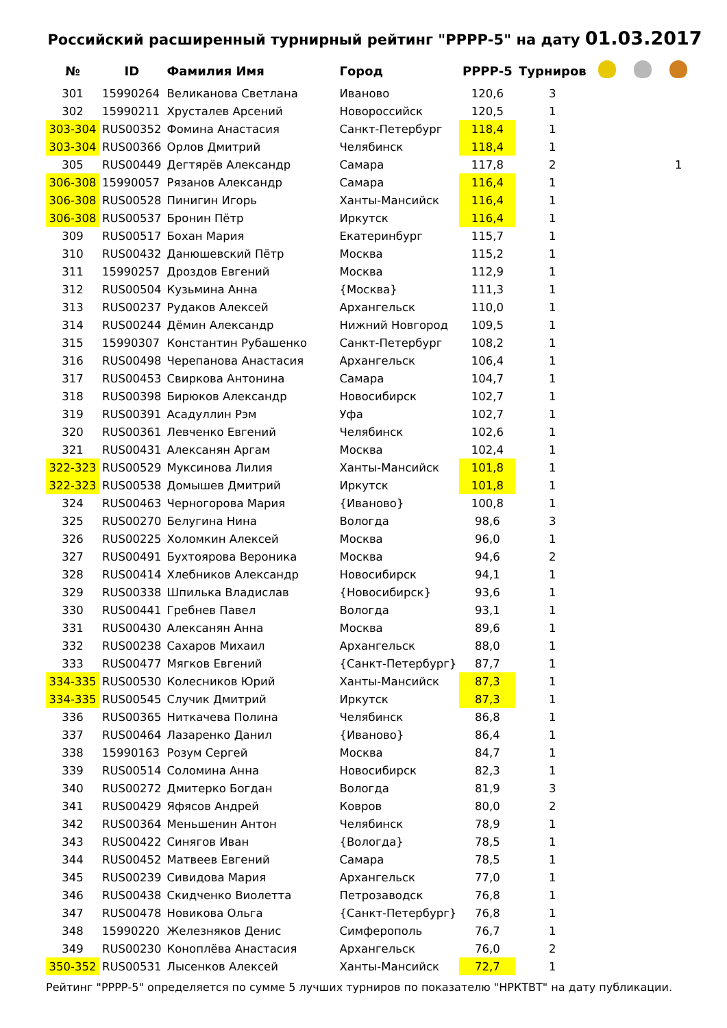Российский расширенный турнирный рейтинг "РРРР-5" на дату 01.03.2017
| № | ID | Фамилия Имя | Город | РРРР-5 | Турниров | | | |
| --- | --- | --- | --- | --- | --- | --- | --- | --- |
| 301 | 15990264 | Великанова Светлана | Иваново | 120,6 | 3 | | | |
| 302 | 15990211 | Хрусталев Арсений | Новороссийск | 120,5 | 1 | | | |
| 303-304 | RUS00352 | Фомина Анастасия | Санкт-Петербург | 118,4 | 1 | | | |
| 303-304 | RUS00366 | Орлов Дмитрий | Челябинск | 118,4 | 1 | | | |
| 305 | RUS00449 | Дегтярёв Александр | Самара | 117,8 | 2 | | | 1 |
| 306-308 | 15990057 | Рязанов Александр | Самара | 116,4 | 1 | | | |
| 306-308 | RUS00528 | Пинигин Игорь | Ханты-Мансийск | 116,4 | 1 | | | |
| 306-308 | RUS00537 | Бронин Пётр | Иркутск | 116,4 | 1 | | | |
| 309 | RUS00517 | Бохан Мария | Екатеринбург | 115,7 | 1 | | | |
| 310 | RUS00432 | Данюшевский Пётр | Москва | 115,2 | 1 | | | |
| 311 | 15990257 | Дроздов Евгений | Москва | 112,9 | 1 | | | |
| 312 | RUS00504 | Кузьмина Анна | {Москва} | 111,3 | 1 | | | |
| 313 | RUS00237 | Рудаков Алексей | Архангельск | 110,0 | 1 | | | |
| 314 | RUS00244 | Дёмин Александр | Нижний Новгород | 109,5 | 1 | | | |
| 315 | 15990307 | Константин Рубашенко | Санкт-Петербург | 108,2 | 1 | | | |
| 316 | RUS00498 | Черепанова Анастасия | Архангельск | 106,4 | 1 | | | |
| 317 | RUS00453 | Свиркова Антонина | Самара | 104,7 | 1 | | | |
| 318 | RUS00398 | Бирюков Александр | Новосибирск | 102,7 | 1 | | | |
| 319 | RUS00391 | Асадуллин Рэм | Уфа | 102,7 | 1 | | | |
| 320 | RUS00361 | Левченко Евгений | Челябинск | 102,6 | 1 | | | |
| 321 | RUS00431 | Алексанян Аргам | Москва | 102,4 | 1 | | | |
| 322-323 | RUS00529 | Муксинова Лилия | Ханты-Мансийск | 101,8 | 1 | | | |
| 322-323 | RUS00538 | Домышев Дмитрий | Иркутск | 101,8 | 1 | | | |
| 324 | RUS00463 | Черногорова Мария | {Иваново} | 100,8 | 1 | | | |
| 325 | RUS00270 | Белугина Нина | Вологда | 98,6 | 3 | | | |
| 326 | RUS00225 | Холомкин Алексей | Москва | 96,0 | 1 | | | |
| 327 | RUS00491 | Бухтоярова Вероника | Москва | 94,6 | 2 | | | |
| 328 | RUS00414 | Хлебников Александр | Новосибирск | 94,1 | 1 | | | |
| 329 | RUS00338 | Шпилька Владислав | {Новосибирск} | 93,6 | 1 | | | |
| 330 | RUS00441 | Гребнев Павел | Вологда | 93,1 | 1 | | | |
| 331 | RUS00430 | Алексанян Анна | Москва | 89,6 | 1 | | | |
| 332 | RUS00238 | Сахаров Михаил | Архангельск | 88,0 | 1 | | | |
| 333 | RUS00477 | Мягков Евгений | {Санкт-Петербург} | 87,7 | 1 | | | |
| 334-335 | RUS00530 | Колесников Юрий | Ханты-Мансийск | 87,3 | 1 | | | |
| 334-335 | RUS00545 | Случик Дмитрий | Иркутск | 87,3 | 1 | | | |
| 336 | RUS00365 | Ниткачева Полина | Челябинск | 86,8 | 1 | | | |
| 337 | RUS00464 | Лазаренко Данил | {Иваново} | 86,4 | 1 | | | |
| 338 | 15990163 | Розум Сергей | Москва | 84,7 | 1 | | | |
| 339 | RUS00514 | Соломина Анна | Новосибирск | 82,3 | 1 | | | |
| 340 | RUS00272 | Дмитерко Богдан | Вологда | 81,9 | 3 | | | |
| 341 | RUS00429 | Яфясов Андрей | Ковров | 80,0 | 2 | | | |
| 342 | RUS00364 | Меньшенин Антон | Челябинск | 78,9 | 1 | | | |
| 343 | RUS00422 | Синягов Иван | {Вологда} | 78,5 | 1 | | | |
| 344 | RUS00452 | Матвеев Евгений | Самара | 78,5 | 1 | | | |
| 345 | RUS00239 | Сивидова Мария | Архангельск | 77,0 | 1 | | | |
| 346 | RUS00438 | Скидченко Виолетта | Петрозаводск | 76,8 | 1 | | | |
| 347 | RUS00478 | Новикова Ольга | {Санкт-Петербург} | 76,8 | 1 | | | |
| 348 | 15990220 | Железняков Денис | Симферополь | 76,7 | 1 | | | |
| 349 | RUS00230 | Коноплёва Анастасия | Архангельск | 76,0 | 2 | | | |
| 350-352 | RUS00531 | Лысенков Алексей | Ханты-Мансийск | 72,7 | 1 | | | |
Рейтинг "РРРР-5" определяется по сумме 5 лучших турниров по показателю "НРКТВТ" на дату публикации.